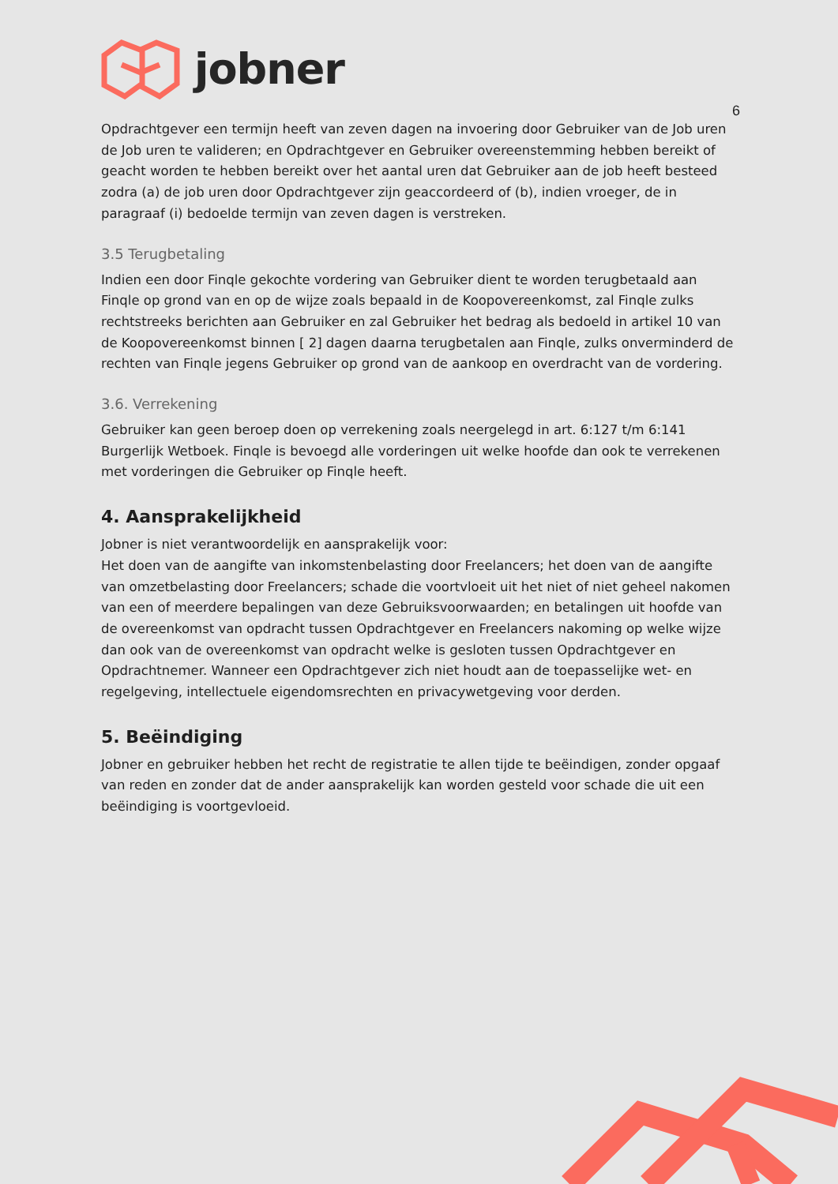jobner
6
Opdrachtgever een termijn heeft van zeven dagen na invoering door Gebruiker van de Job uren de Job uren te valideren; en Opdrachtgever en Gebruiker overeenstemming hebben bereikt of geacht worden te hebben bereikt over het aantal uren dat Gebruiker aan de job heeft besteed zodra (a) de job uren door Opdrachtgever zijn geaccordeerd of (b), indien vroeger, de in paragraaf (i) bedoelde termijn van zeven dagen is verstreken.
3.5 Terugbetaling
Indien een door Finqle gekochte vordering van Gebruiker dient te worden terugbetaald aan Finqle op grond van en op de wijze zoals bepaald in de Koopovereenkomst, zal Finqle zulks rechtstreeks berichten aan Gebruiker en zal Gebruiker het bedrag als bedoeld in artikel 10 van de Koopovereenkomst binnen [ 2] dagen daarna terugbetalen aan Finqle, zulks onverminderd de rechten van Finqle jegens Gebruiker op grond van de aankoop en overdracht van de vordering.
3.6. Verrekening
Gebruiker kan geen beroep doen op verrekening zoals neergelegd in art. 6:127 t/m 6:141 Burgerlijk Wetboek. Finqle is bevoegd alle vorderingen uit welke hoofde dan ook te verrekenen met vorderingen die Gebruiker op Finqle heeft.
4. Aansprakelijkheid
Jobner is niet verantwoordelijk en aansprakelijk voor:
Het doen van de aangifte van inkomstenbelasting door Freelancers; het doen van de aangifte van omzetbelasting door Freelancers; schade die voortvloeit uit het niet of niet geheel nakomen van een of meerdere bepalingen van deze Gebruiksvoorwaarden; en betalingen uit hoofde van de overeenkomst van opdracht tussen Opdrachtgever en Freelancers nakoming op welke wijze dan ook van de overeenkomst van opdracht welke is gesloten tussen Opdrachtgever en Opdrachtnemer. Wanneer een Opdrachtgever zich niet houdt aan de toepasselijke wet- en regelgeving, intellectuele eigendomsrechten en privacywetgeving voor derden.
5. Beëindiging
Jobner en gebruiker hebben het recht de registratie te allen tijde te beëindigen, zonder opgaaf van reden en zonder dat de ander aansprakelijk kan worden gesteld voor schade die uit een beëindiging is voortgevloeid.